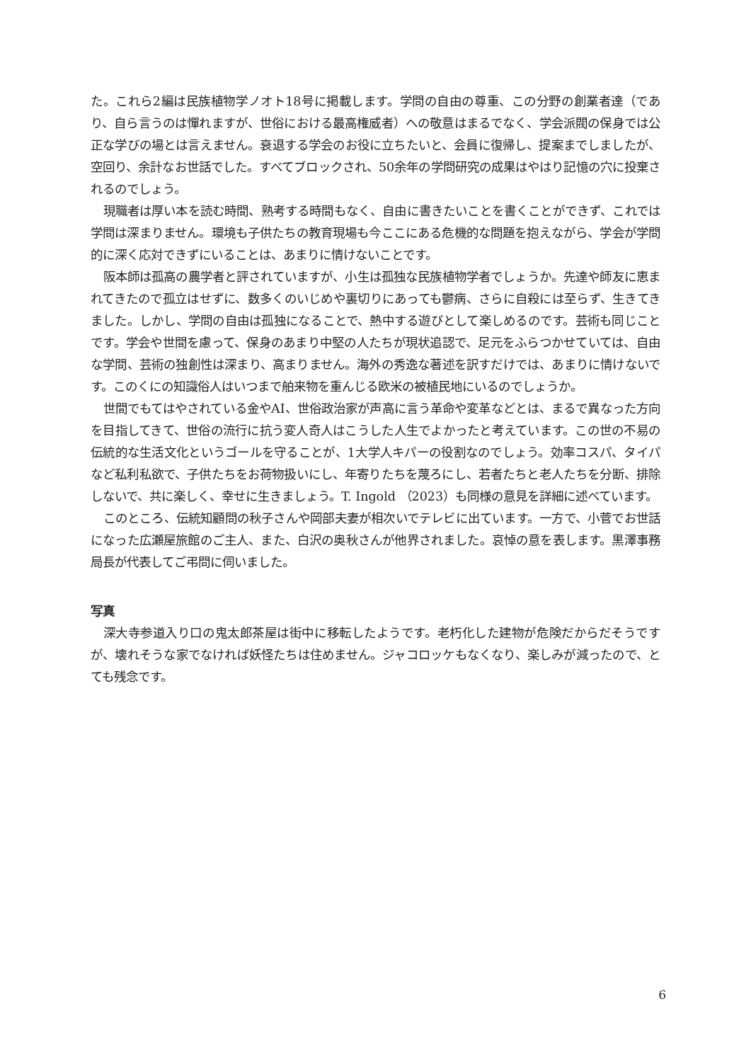た。これら2編は民族植物学ノオト18号に掲載します。学問の自由の尊重、この分野の創業者達（であり、自ら言うのは憚れますが、世俗における最高権威者）への敬意はまるでなく、学会派閥の保身では公正な学びの場とは言えません。衰退する学会のお役に立ちたいと、会員に復帰し、提案までしましたが、空回り、余計なお世話でした。すべてブロックされ、50余年の学問研究の成果はやはり記憶の穴に投棄されるのでしょう。
現職者は厚い本を読む時間、熟考する時間もなく、自由に書きたいことを書くことができず、これでは学問は深まりません。環境も子供たちの教育現場も今ここにある危機的な問題を抱えながら、学会が学問的に深く応対できずにいることは、あまりに情けないことです。
阪本師は孤高の農学者と評されていますが、小生は孤独な民族植物学者でしょうか。先達や師友に恵まれてきたので孤立はせずに、数多くのいじめや裏切りにあっても鬱病、さらに自殺には至らず、生きてきました。しかし、学問の自由は孤独になることで、熱中する遊びとして楽しめるのです。芸術も同じことです。学会や世間を慮って、保身のあまり中堅の人たちが現状追認で、足元をふらつかせていては、自由な学問、芸術の独創性は深まり、高まりません。海外の秀逸な著述を訳すだけでは、あまりに情けないです。このくにの知識俗人はいつまで舶来物を重んじる欧米の被植民地にいるのでしょうか。
世間でもてはやされている金やAI、世俗政治家が声高に言う革命や変革などとは、まるで異なった方向を目指してきて、世俗の流行に抗う変人奇人はこうした人生でよかったと考えています。この世の不易の伝統的な生活文化というゴールを守ることが、1大学人キパーの役割なのでしょう。効率コスパ、タイパなど私利私欲で、子供たちをお荷物扱いにし、年寄りたちを蔑ろにし、若者たちと老人たちを分断、排除しないで、共に楽しく、幸せに生きましょう。T. Ingold （2023）も同様の意見を詳細に述べています。
このところ、伝統知顧問の秋子さんや岡部夫妻が相次いでテレビに出ています。一方で、小菅でお世話になった広瀬屋旅館のご主人、また、白沢の奥秋さんが他界されました。哀悼の意を表します。黒澤事務局長が代表してご弔問に伺いました。
写真
深大寺参道入り口の鬼太郎茶屋は街中に移転したようです。老朽化した建物が危険だからだそうですが、壊れそうな家でなければ妖怪たちは住めません。ジャコロッケもなくなり、楽しみが減ったので、とても残念です。
6